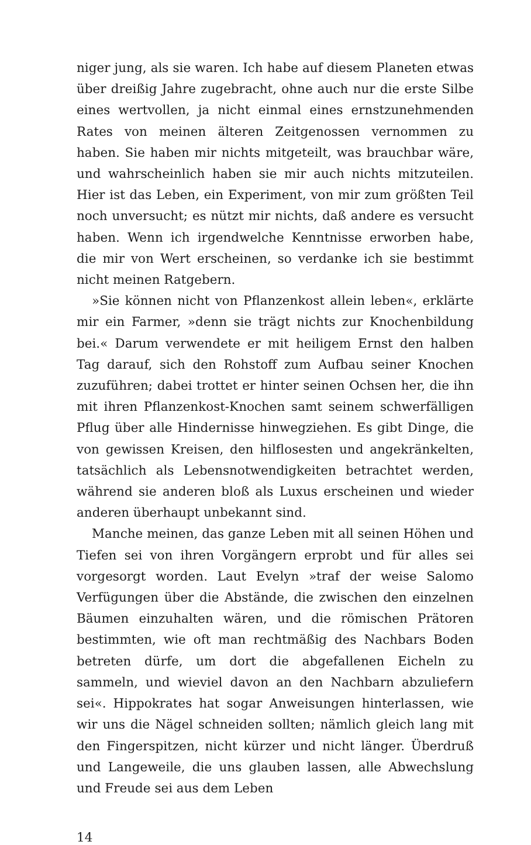niger jung, als sie waren. Ich habe auf diesem Planeten etwas über dreißig Jahre zugebracht, ohne auch nur die erste Silbe eines wertvollen, ja nicht einmal eines ernstzunehmenden Rates von meinen älteren Zeitgenossen vernommen zu haben. Sie haben mir nichts mitgeteilt, was brauchbar wäre, und wahrscheinlich haben sie mir auch nichts mitzuteilen. Hier ist das Leben, ein Experiment, von mir zum größten Teil noch unversucht; es nützt mir nichts, daß andere es versucht haben. Wenn ich irgendwelche Kenntnisse erworben habe, die mir von Wert erscheinen, so verdanke ich sie bestimmt nicht meinen Ratgebern.
»Sie können nicht von Pflanzenkost allein leben«, erklärte mir ein Farmer, »denn sie trägt nichts zur Knochenbildung bei.« Darum verwendete er mit heiligem Ernst den halben Tag darauf, sich den Rohstoff zum Aufbau seiner Knochen zuzuführen; dabei trottet er hinter seinen Ochsen her, die ihn mit ihren Pflanzenkost-Knochen samt seinem schwerfälligen Pflug über alle Hindernisse hinwegziehen. Es gibt Dinge, die von gewissen Kreisen, den hilflosesten und angekränkelten, tatsächlich als Lebensnotwendigkeiten betrachtet werden, während sie anderen bloß als Luxus erscheinen und wieder anderen überhaupt unbekannt sind.
Manche meinen, das ganze Leben mit all seinen Höhen und Tiefen sei von ihren Vorgängern erprobt und für alles sei vorgesorgt worden. Laut Evelyn »traf der weise Salomo Verfügungen über die Abstände, die zwischen den einzelnen Bäumen einzuhalten wären, und die römischen Prätoren bestimmten, wie oft man rechtmäßig des Nachbars Boden betreten dürfe, um dort die abgefallenen Eicheln zu sammeln, und wieviel davon an den Nachbarn abzuliefern sei«. Hippokrates hat sogar Anweisungen hinterlassen, wie wir uns die Nägel schneiden sollten; nämlich gleich lang mit den Fingerspitzen, nicht kürzer und nicht länger. Überdruß und Langeweile, die uns glauben lassen, alle Abwechslung und Freude sei aus dem Leben
14